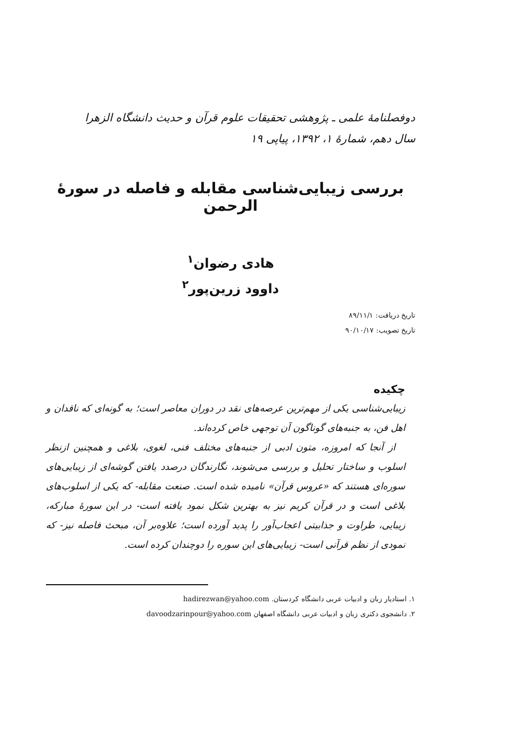دوفصلنامهٔ علمی ـ پژوهشی تحقیقات علوم قرآن و حدیث دانشگاه الزهرا
سال دهم، شمارهٔ ۱، ۱۳۹۲، پیاپی ۱۹
بررسی زیبایی‌شناسی مقابله و فاصله در سورهٔ الرحمن
هادی رضوان<sup>۱</sup>
داوود زرین‌پور<sup>۲</sup>
تاریخ دریافت: ۸۹/۱۱/۱
تاریخ تصویب: ۹۰/۱۰/۱۷
چکیده
زیبایی‌شناسی یکی از مهم‌ترین عرصه‌های نقد در دوران معاصر است؛ به گونه‌ای که ناقدان و اهل فن، به جنبه‌های گوناگون آن توجهی خاص کرده‌اند.
از آنجا که امروزه، متون ادبی از جنبه‌های مختلف فنی، لغوی، بلاغی و همچنین ازنظر اسلوب و ساختار تحلیل و بررسی می‌شوند، نگارندگان درصدد یافتن گوشه‌ای از زیبایی‌های سوره‌ای هستند که «عروس قرآن» نامیده شده است. صنعت مقابله- که یکی از اسلوب‌های بلاغی است و در قرآن کریم نیز به بهترین شکل نمود یافته است- در این سورهٔ مبارکه، زیبایی، طراوت و جذابیتی اعجاب‌آور را پدید آورده است؛ علاوه‌بر آن، مبحث فاصله نیز- که نمودی از نظم قرآنی است- زیبایی‌های این سوره را دوچندان کرده است.
۱. استادیار زبان و ادبیات عربی دانشگاه کردستان. hadirezwan@yahoo.com
۲. دانشجوی دکتری زبان و ادبیات عربی دانشگاه اصفهان davoodzarinpour@yahoo.com